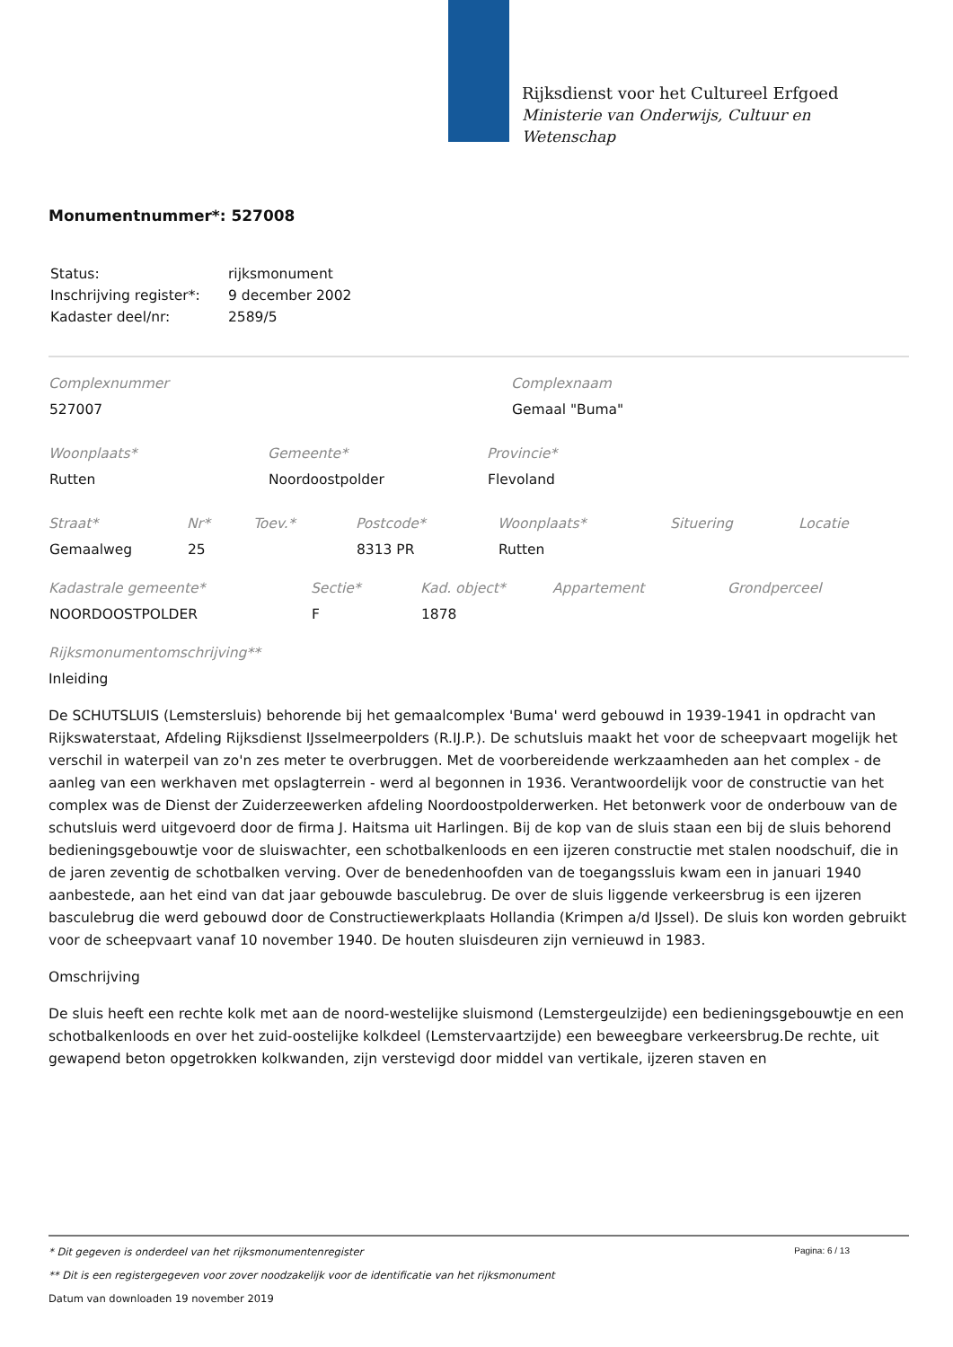Rijksdienst voor het Cultureel Erfgoed
Ministerie van Onderwijs, Cultuur en
Wetenschap
Monumentnummer*: 527008
| Status: | rijksmonument |
| Inschrijving register*: | 9 december 2002 |
| Kadaster deel/nr: | 2589/5 |
| Complexnummer | Complexnaam |
| --- | --- |
| 527007 | Gemaal "Buma" |
| Woonplaats* | Gemeente* | Provincie* |
| --- | --- | --- |
| Rutten | Noordoostpolder | Flevoland |
| Straat* | Nr* | Toev.* | Postcode* | Woonplaats* | Situering | Locatie |
| --- | --- | --- | --- | --- | --- | --- |
| Gemaalweg | 25 | | 8313 PR | Rutten | | |
| Kadastrale gemeente* | Sectie* | Kad. object* | Appartement | Grondperceel |
| --- | --- | --- | --- | --- |
| NOORDOOSTPOLDER | F | 1878 | | |
Rijksmonumentomschrijving**
Inleiding
De SCHUTSLUIS (Lemstersluis) behorende bij het gemaalcomplex 'Buma' werd gebouwd in 1939-1941 in opdracht van Rijkswaterstaat, Afdeling Rijksdienst IJsselmeerpolders (R.IJ.P.). De schutsluis maakt het voor de scheepvaart mogelijk het verschil in waterpeil van zo'n zes meter te overbruggen. Met de voorbereidende werkzaamheden aan het complex - de aanleg van een werkhaven met opslagterrein - werd al begonnen in 1936. Verantwoordelijk voor de constructie van het complex was de Dienst der Zuiderzeewerken afdeling Noordoostpolderwerken. Het betonwerk voor de onderbouw van de schutsluis werd uitgevoerd door de firma J. Haitsma uit Harlingen. Bij de kop van de sluis staan een bij de sluis behorend bedieningsgebouwtje voor de sluiswachter, een schotbalkenloods en een ijzeren constructie met stalen noodschuif, die in de jaren zeventig de schotbalken verving. Over de benedenhoofden van de toegangssluis kwam een in januari 1940 aanbestede, aan het eind van dat jaar gebouwde basculebrug. De over de sluis liggende verkeersbrug is een ijzeren basculebrug die werd gebouwd door de Constructiewerkplaats Hollandia (Krimpen a/d IJssel). De sluis kon worden gebruikt voor de scheepvaart vanaf 10 november 1940. De houten sluisdeuren zijn vernieuwd in 1983.
Omschrijving
De sluis heeft een rechte kolk met aan de noord-westelijke sluismond (Lemstergeulzijde) een bedieningsgebouwtje en een schotbalkenloods en over het zuid-oostelijke kolkdeel (Lemstervaartzijde) een beweegbare verkeersbrug.De rechte, uit gewapend beton opgetrokken kolkwanden, zijn verstevigd door middel van vertikale, ijzeren staven en
Pagina: 6 / 13
* Dit gegeven is onderdeel van het rijksmonumentenregister
** Dit is een registergegeven voor zover noodzakelijk voor de identificatie van het rijksmonument
Datum van downloaden 19 november 2019